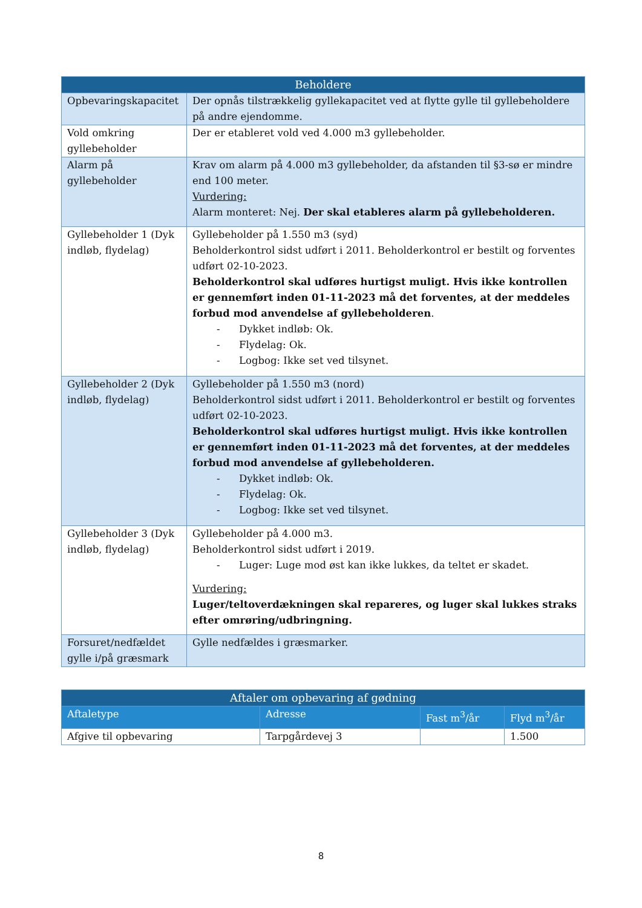| Beholdere | |
| --- | --- |
| Opbevaringskapacitet | Der opnås tilstrækkelig gyllekapacitet ved at flytte gylle til gyllebeholdere på andre ejendomme. |
| Vold omkring gyllebeholder | Der er etableret vold ved 4.000 m3 gyllebeholder. |
| Alarm på gyllebeholder | Krav om alarm på 4.000 m3 gyllebeholder, da afstanden til §3-sø er mindre end 100 meter. Vurdering: Alarm monteret: Nej. Der skal etableres alarm på gyllebeholderen. |
| Gyllebeholder 1 (Dyk indløb, flydelag) | Gyllebeholder på 1.550 m3 (syd) Beholderkontrol sidst udført i 2011. Beholderkontrol er bestilt og forventes udført 02-10-2023. Beholderkontrol skal udføres hurtigst muligt. Hvis ikke kontrollen er gennemført inden 01-11-2023 må det forventes, at der meddeles forbud mod anvendelse af gyllebeholderen . - Dykket indløb: Ok. - Flydelag: Ok. - Logbog: Ikke set ved tilsynet. |
| Gyllebeholder 2 (Dyk indløb, flydelag) | Gyllebeholder på 1.550 m3 (nord) Beholderkontrol sidst udført i 2011. Beholderkontrol er bestilt og forventes udført 02-10-2023. Beholderkontrol skal udføres hurtigst muligt. Hvis ikke kontrollen er gennemført inden 01-11-2023 må det forventes, at der meddeles forbud mod anvendelse af gyllebeholderen. - Dykket indløb: Ok. - Flydelag: Ok. - Logbog: Ikke set ved tilsynet. |
| Gyllebeholder 3 (Dyk indløb, flydelag) | Gyllebeholder på 4.000 m3. Beholderkontrol sidst udført i 2019. - Luger: Luge mod øst kan ikke lukkes, da teltet er skadet. Vurdering: Luger/teltoverdækningen skal repareres, og luger skal lukkes straks efter omrøring/udbringning. |
| Forsuret/nedfældet gylle i/på græsmark | Gylle nedfældes i græsmarker. |
| Aftaler om opbevaring af gødning | | | |
| --- | --- | --- | --- |
| Aftaletype | Adresse | Fast m<sup>3</sup>/år | Flyd m<sup>3</sup>/år |
| Afgive til opbevaring | Tarpgårdevej 3 | | 1.500 |
8